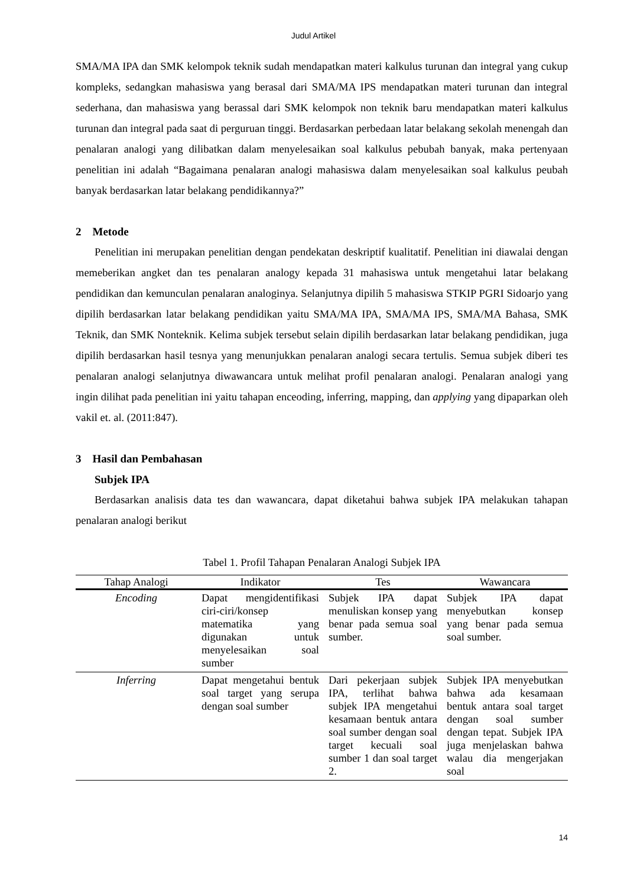Judul Artikel
SMA/MA IPA dan SMK kelompok teknik sudah mendapatkan materi kalkulus turunan dan integral yang cukup kompleks, sedangkan mahasiswa yang berasal dari SMA/MA IPS mendapatkan materi turunan dan integral sederhana, dan mahasiswa yang berassal dari SMK kelompok non teknik baru mendapatkan materi kalkulus turunan dan integral pada saat di perguruan tinggi. Berdasarkan perbedaan latar belakang sekolah menengah dan penalaran analogi yang dilibatkan dalam menyelesaikan soal kalkulus pebubah banyak, maka pertenyaan penelitian ini adalah “Bagaimana penalaran analogi mahasiswa dalam menyelesaikan soal kalkulus peubah banyak berdasarkan latar belakang pendidikannya?”
2 Metode
Penelitian ini merupakan penelitian dengan pendekatan deskriptif kualitatif. Penelitian ini diawalai dengan memeberikan angket dan tes penalaran analogy kepada 31 mahasiswa untuk mengetahui latar belakang pendidikan dan kemunculan penalaran analoginya. Selanjutnya dipilih 5 mahasiswa STKIP PGRI Sidoarjo yang dipilih berdasarkan latar belakang pendidikan yaitu SMA/MA IPA, SMA/MA IPS, SMA/MA Bahasa, SMK Teknik, dan SMK Nonteknik. Kelima subjek tersebut selain dipilih berdasarkan latar belakang pendidikan, juga dipilih berdasarkan hasil tesnya yang menunjukkan penalaran analogi secara tertulis. Semua subjek diberi tes penalaran analogi selanjutnya diwawancara untuk melihat profil penalaran analogi. Penalaran analogi yang ingin dilihat pada penelitian ini yaitu tahapan enceoding, inferring, mapping, dan applying yang dipaparkan oleh vakil et. al. (2011:847).
3 Hasil dan Pembahasan
Subjek IPA
Berdasarkan analisis data tes dan wawancara, dapat diketahui bahwa subjek IPA melakukan tahapan penalaran analogi berikut
Tabel 1. Profil Tahapan Penalaran Analogi Subjek IPA
| Tahap Analogi | Indikator | Tes | Wawancara |
| --- | --- | --- | --- |
| Encoding | Dapat mengidentifikasi ciri-ciri/konsep matematika yang digunakan untuk menyelesaikan soal sumber | Subjek IPA dapat menuliskan konsep yang benar pada semua soal sumber. | Subjek IPA dapat menyebutkan konsep yang benar pada semua soal sumber. |
| Inferring | Dapat mengetahui bentuk soal target yang serupa dengan soal sumber | Dari pekerjaan subjek IPA, terlihat bahwa subjek IPA mengetahui kesamaan bentuk antara soal sumber dengan soal target kecuali soal sumber 1 dan soal target 2. | Subjek IPA menyebutkan bahwa ada kesamaan bentuk antara soal target dengan soal sumber dengan tepat. Subjek IPA juga menjelaskan bahwa walau dia mengerjakan soal |
14